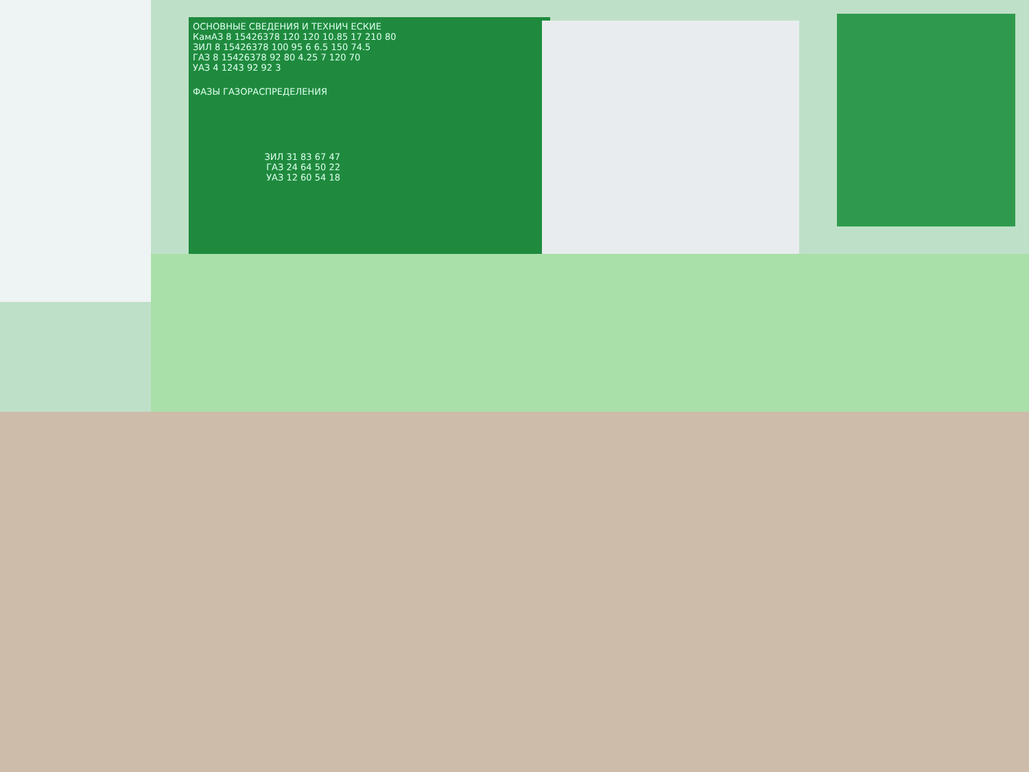ОСНОВНЫЕ СВЕДЕНИЯ И ТЕХНИЧ ЕСКИЕ
КамАЗ 8 15426378 120 120 10.85 17 210 80
ЗИЛ 8 15426378 100 95 6 6.5 150 74.5
ГАЗ 8 15426378 92 80 4.25 7 120 70
УАЗ 4 1243 92 92 3
ФАЗЫ ГАЗОРАСПРЕДЕЛЕНИЯ
ЗИЛ 31 83 67 47
ГАЗ 24 64 50 22
УАЗ 12 60 54 18